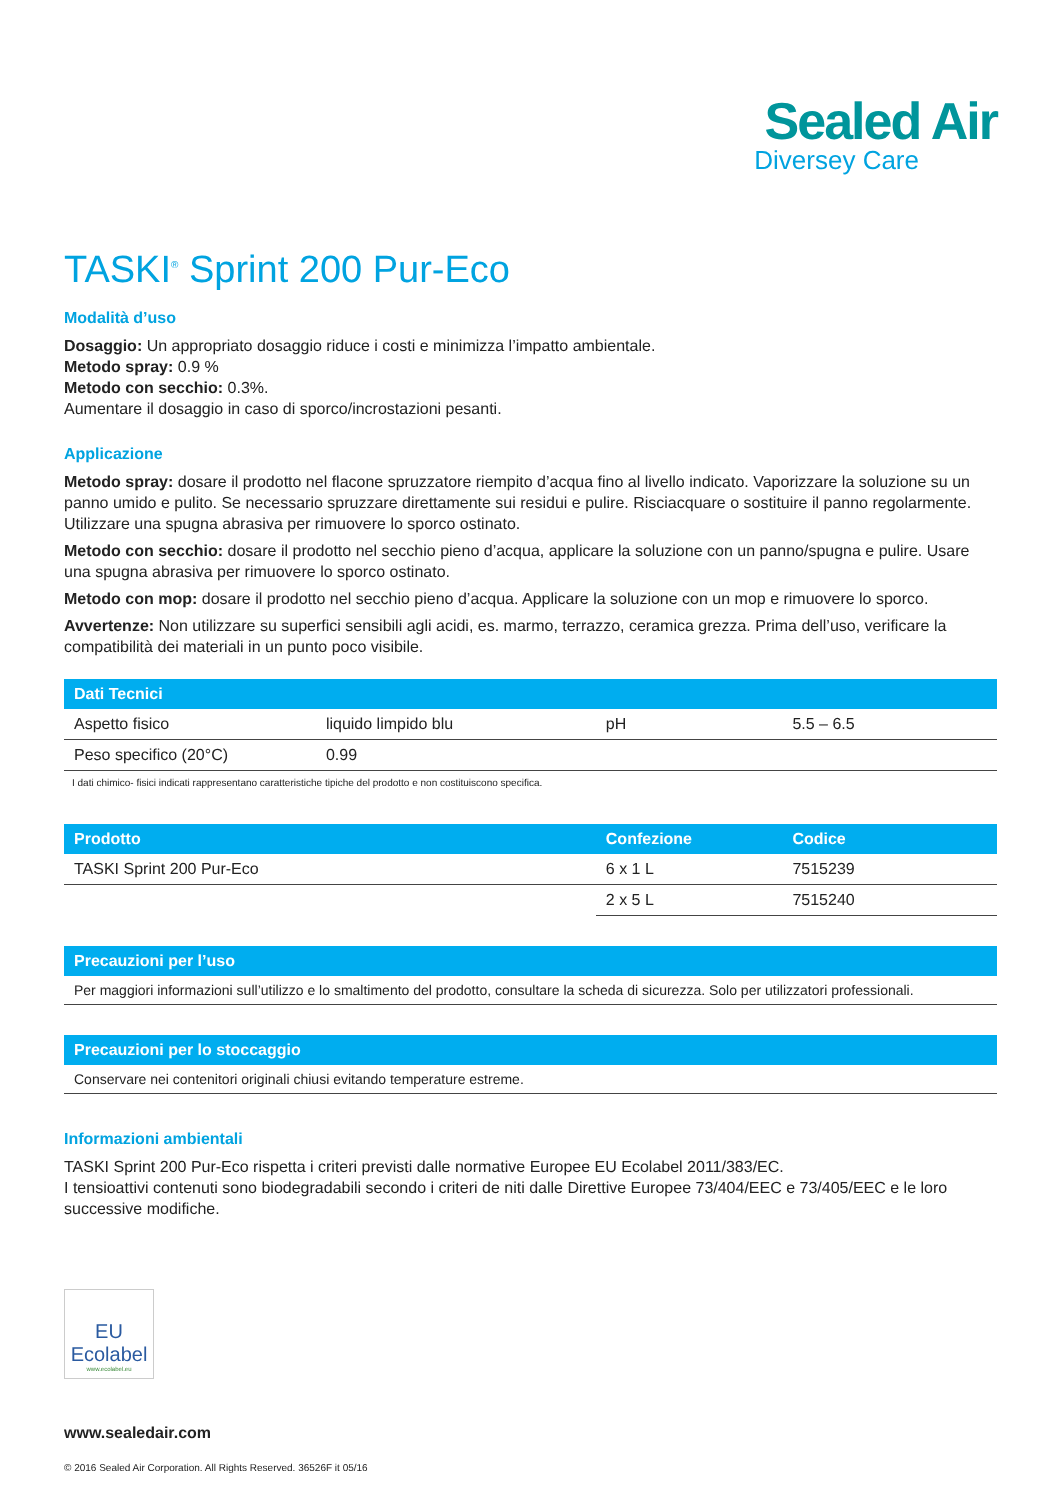Sealed Air
Diversey Care
TASKI<sup>®</sup> Sprint 200 Pur-Eco
Modalità d’uso
Dosaggio: Un appropriato dosaggio riduce i costi e minimizza l’impatto ambientale.
Metodo spray: 0.9 %
Metodo con secchio: 0.3%.
Aumentare il dosaggio in caso di sporco/incrostazioni pesanti.
Applicazione
Metodo spray: dosare il prodotto nel flacone spruzzatore riempito d’acqua fino al livello indicato. Vaporizzare la soluzione su un panno umido e pulito. Se necessario spruzzare direttamente sui residui e pulire. Risciacquare o sostituire il panno regolarmente. Utilizzare una spugna abrasiva per rimuovere lo sporco ostinato.
Metodo con secchio: dosare il prodotto nel secchio pieno d’acqua, applicare la soluzione con un panno/spugna e pulire. Usare una spugna abrasiva per rimuovere lo sporco ostinato.
Metodo con mop: dosare il prodotto nel secchio pieno d’acqua. Applicare la soluzione con un mop e rimuovere lo sporco.
Avvertenze: Non utilizzare su superfici sensibili agli acidi, es. marmo, terrazzo, ceramica grezza. Prima dell’uso, verificare la compatibilità dei materiali in un punto poco visibile.
| Dati Tecnici | | | |
| --- | --- | --- | --- |
| Aspetto fisico | liquido limpido blu | pH | 5.5 – 6.5 |
| Peso specifico (20°C) | 0.99 | | |
I dati chimico- fisici indicati rappresentano caratteristiche tipiche del prodotto e non costituiscono specifica.
| Prodotto | Confezione | Codice |
| --- | --- | --- |
| TASKI Sprint 200 Pur-Eco | 6 x 1 L | 7515239 |
| | 2 x 5 L | 7515240 |
| Precauzioni per l’uso |
| --- |
| Per maggiori informazioni sull’utilizzo e lo smaltimento del prodotto, consultare la scheda di sicurezza. Solo per utilizzatori professionali. |
| Precauzioni per lo stoccaggio |
| --- |
| Conservare nei contenitori originali chiusi evitando temperature estreme. |
Informazioni ambientali
TASKI Sprint 200 Pur-Eco rispetta i criteri previsti dalle normative Europee EU Ecolabel 2011/383/EC.
I tensioattivi contenuti sono biodegradabili secondo i criteri de niti dalle Direttive Europee 73/404/EEC e 73/405/EEC e le loro successive modifiche.
EU Ecolabel
www.ecolabel.eu
www.sealedair.com
© 2016 Sealed Air Corporation. All Rights Reserved. 36526F it 05/16